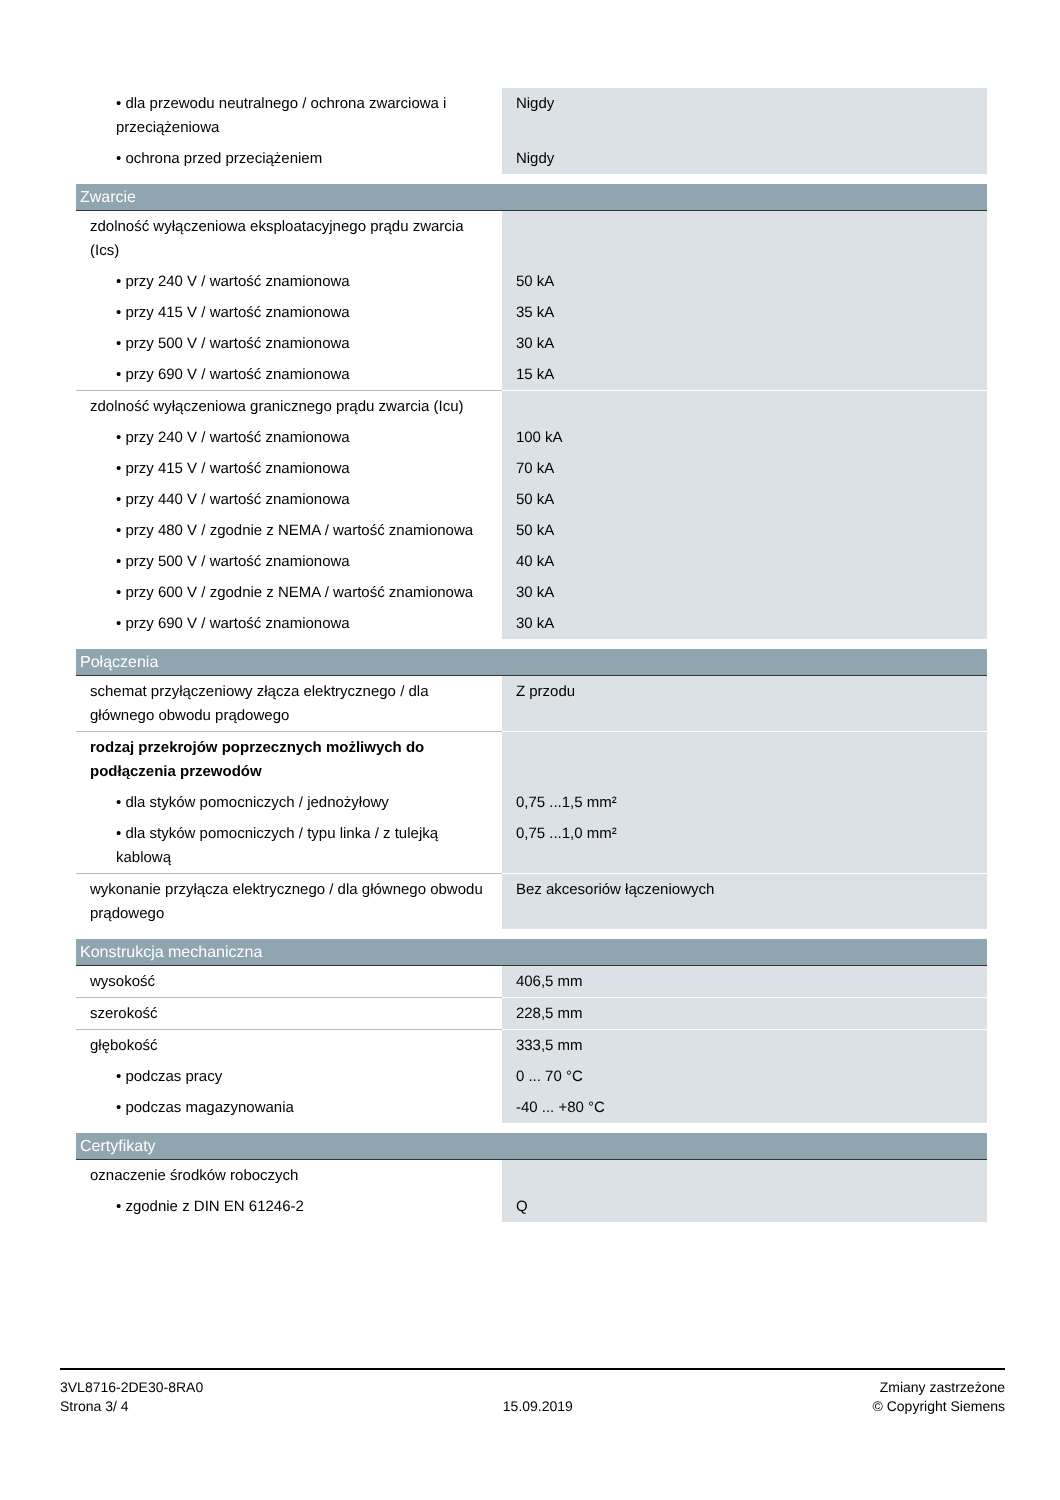| • dla przewodu neutralnego / ochrona zwarciowa i przeciążeniowa | Nigdy |
| • ochrona przed przeciążeniem | Nigdy |
| Zwarcie | |
| zdolność wyłączeniowa eksploatacyjnego prądu zwarcia (Ics) | |
| • przy 240 V / wartość znamionowa | 50 kA |
| • przy 415 V / wartość znamionowa | 35 kA |
| • przy 500 V / wartość znamionowa | 30 kA |
| • przy 690 V / wartość znamionowa | 15 kA |
| zdolność wyłączeniowa granicznego prądu zwarcia (Icu) | |
| • przy 240 V / wartość znamionowa | 100 kA |
| • przy 415 V / wartość znamionowa | 70 kA |
| • przy 440 V / wartość znamionowa | 50 kA |
| • przy 480 V / zgodnie z NEMA / wartość znamionowa | 50 kA |
| • przy 500 V / wartość znamionowa | 40 kA |
| • przy 600 V / zgodnie z NEMA / wartość znamionowa | 30 kA |
| • przy 690 V / wartość znamionowa | 30 kA |
| Połączenia | |
| schemat przyłączeniowy złącza elektrycznego / dla głównego obwodu prądowego | Z przodu |
| rodzaj przekrojów poprzecznych możliwych do podłączenia przewodów | |
| • dla styków pomocniczych / jednożyłowy | 0,75 ...1,5 mm² |
| • dla styków pomocniczych / typu linka / z tulejką kablową | 0,75 ...1,0 mm² |
| wykonanie przyłącza elektrycznego / dla głównego obwodu prądowego | Bez akcesoriów łączeniowych |
| Konstrukcja mechaniczna | |
| wysokość | 406,5 mm |
| szerokość | 228,5 mm |
| głębokość | 333,5 mm |
| • podczas pracy | 0 ... 70 °C |
| • podczas magazynowania | -40 ... +80 °C |
| Certyfikaty | |
| oznaczenie środków roboczych | |
| • zgodnie z DIN EN 61246-2 | Q |
3VL8716-2DE30-8RA0
Strona 3/ 4
15.09.2019
Zmiany zastrzeżone
© Copyright Siemens